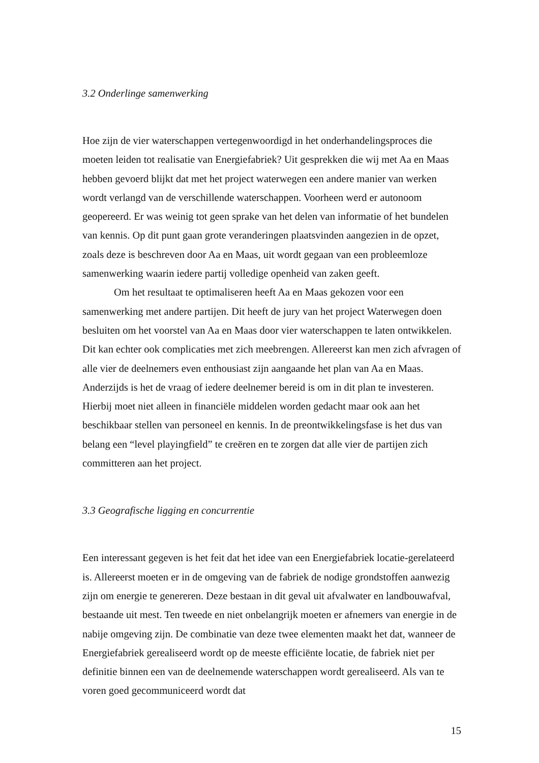3.2 Onderlinge samenwerking
Hoe zijn de vier waterschappen vertegenwoordigd in het onderhandelingsproces die moeten leiden tot realisatie van Energiefabriek? Uit gesprekken die wij met Aa en Maas hebben gevoerd blijkt dat met het project waterwegen een andere manier van werken wordt verlangd van de verschillende waterschappen. Voorheen werd er autonoom geopereerd. Er was weinig tot geen sprake van het delen van informatie of het bundelen van kennis. Op dit punt gaan grote veranderingen plaatsvinden aangezien in de opzet, zoals deze is beschreven door Aa en Maas, uit wordt gegaan van een probleemloze samenwerking waarin iedere partij volledige openheid van zaken geeft.
Om het resultaat te optimaliseren heeft Aa en Maas gekozen voor een samenwerking met andere partijen. Dit heeft de jury van het project Waterwegen doen besluiten om het voorstel van Aa en Maas door vier waterschappen te laten ontwikkelen. Dit kan echter ook complicaties met zich meebrengen. Allereerst kan men zich afvragen of alle vier de deelnemers even enthousiast zijn aangaande het plan van Aa en Maas. Anderzijds is het de vraag of iedere deelnemer bereid is om in dit plan te investeren. Hierbij moet niet alleen in financiële middelen worden gedacht maar ook aan het beschikbaar stellen van personeel en kennis. In de preontwikkelingsfase is het dus van belang een “level playingfield” te creëren en te zorgen dat alle vier de partijen zich committeren aan het project.
3.3 Geografische ligging en concurrentie
Een interessant gegeven is het feit dat het idee van een Energiefabriek locatie-gerelateerd is. Allereerst moeten er in de omgeving van de fabriek de nodige grondstoffen aanwezig zijn om energie te genereren. Deze bestaan in dit geval uit afvalwater en landbouwafval, bestaande uit mest. Ten tweede en niet onbelangrijk moeten er afnemers van energie in de nabije omgeving zijn. De combinatie van deze twee elementen maakt het dat, wanneer de Energiefabriek gerealiseerd wordt op de meeste efficiënte locatie, de fabriek niet per definitie binnen een van de deelnemende waterschappen wordt gerealiseerd. Als van te voren goed gecommuniceerd wordt dat
15